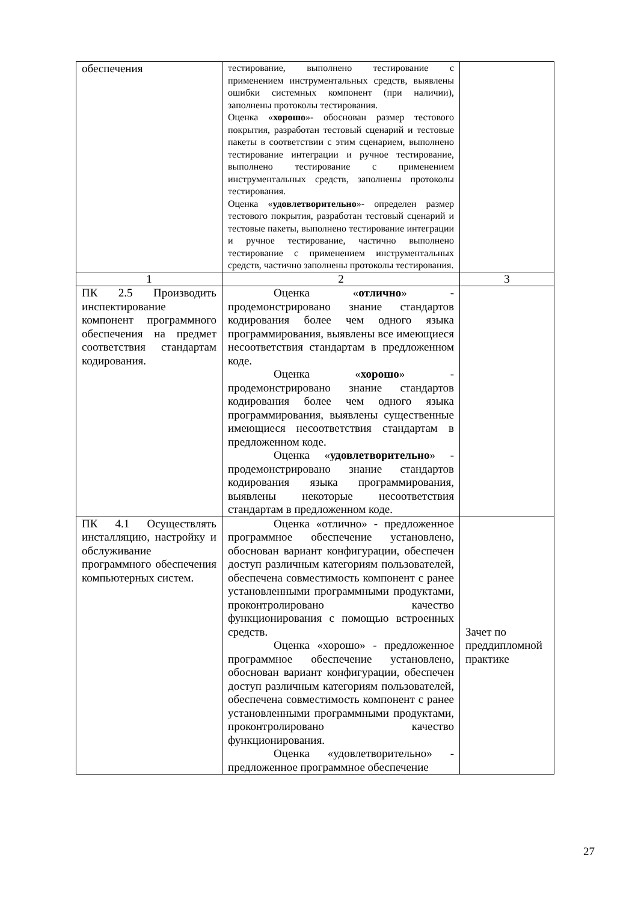| обеспечения | тестирование, выполнено тестирование с применением инструментальных средств, выявлены ошибки системных компонент (при наличии), заполнены протоколы тестирования. Оценка « хорошо »- обоснован размер тестового покрытия, разработан тестовый сценарий и тестовые пакеты в соответствии с этим сценарием, выполнено тестирование интеграции и ручное тестирование, выполнено тестирование с применением инструментальных средств, заполнены протоколы тестирования. Оценка « удовлетворительно »- определен размер тестового покрытия, разработан тестовый сценарий и тестовые пакеты, выполнено тестирование интеграции и ручное тестирование, частично выполнено тестирование с применением инструментальных средств, частично заполнены протоколы тестирования. | |
| 1 | 2 | 3 |
| ПК 2.5 Производить инспектирование компонент программного обеспечения на предмет соответствия стандартам кодирования. | Оценка « отлично » - продемонстрировано знание стандартов кодирования более чем одного языка программирования, выявлены все имеющиеся несоответствия стандартам в предложенном коде. Оценка « хорошо » - продемонстрировано знание стандартов кодирования более чем одного языка программирования, выявлены существенные имеющиеся несоответствия стандартам в предложенном коде. Оценка « удовлетворительно » - продемонстрировано знание стандартов кодирования языка программирования, выявлены некоторые несоответствия стандартам в предложенном коде. | |
| ПК 4.1 Осуществлять инсталляцию, настройку и обслуживание программного обеспечения компьютерных систем. | Оценка «отлично» - предложенное программное обеспечение установлено, обоснован вариант конфигурации, обеспечен доступ различным категориям пользователей, обеспечена совместимость компонент с ранее установленными программными продуктами, проконтролировано качество функционирования с помощью встроенных средств. Оценка «хорошо» - предложенное программное обеспечение установлено, обоснован вариант конфигурации, обеспечен доступ различным категориям пользователей, обеспечена совместимость компонент с ранее установленными программными продуктами, проконтролировано качество функционирования. Оценка «удовлетворительно» - предложенное программное обеспечение | Зачет по преддипломной практике |
27